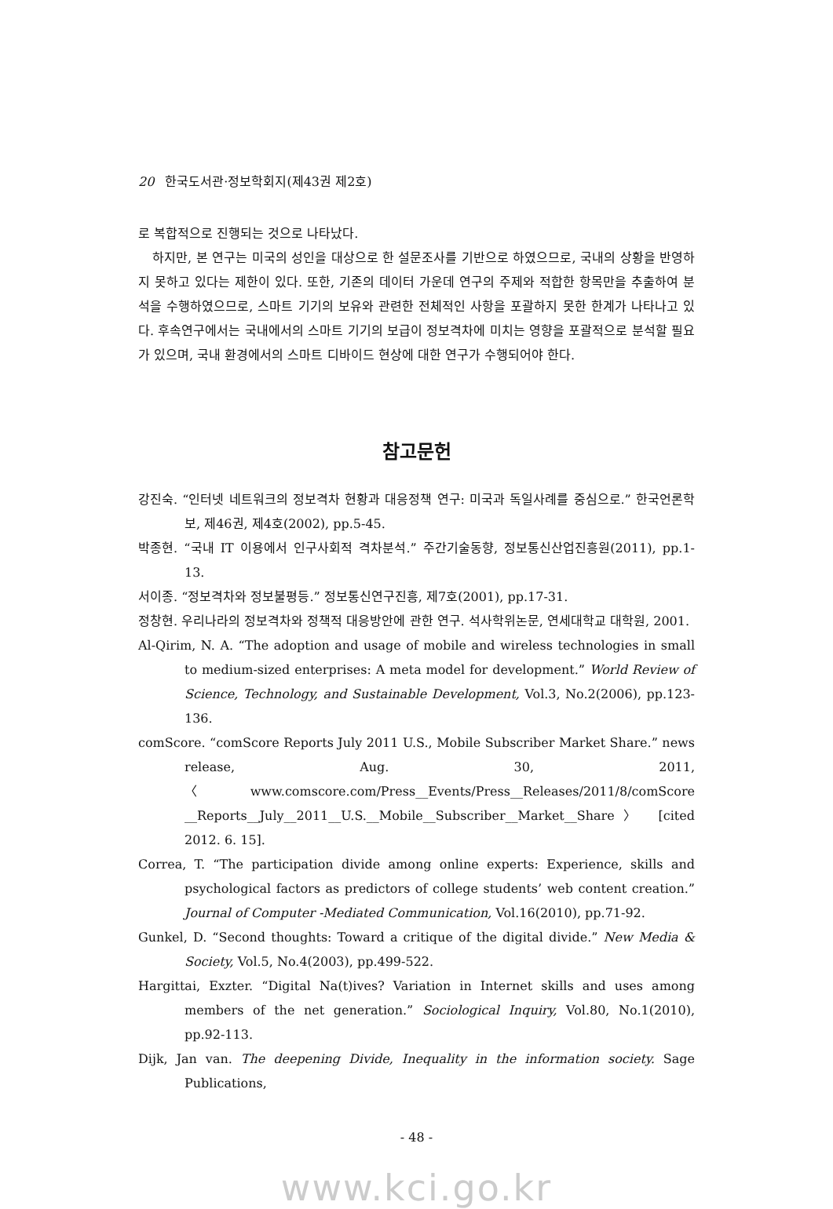20 한국도서관·정보학회지(제43권 제2호)
로 복합적으로 진행되는 것으로 나타났다.
하지만, 본 연구는 미국의 성인을 대상으로 한 설문조사를 기반으로 하였으므로, 국내의 상황을 반영하지 못하고 있다는 제한이 있다. 또한, 기존의 데이터 가운데 연구의 주제와 적합한 항목만을 추출하여 분석을 수행하였으므로, 스마트 기기의 보유와 관련한 전체적인 사항을 포괄하지 못한 한계가 나타나고 있다. 후속연구에서는 국내에서의 스마트 기기의 보급이 정보격차에 미치는 영향을 포괄적으로 분석할 필요가 있으며, 국내 환경에서의 스마트 디바이드 현상에 대한 연구가 수행되어야 한다.
참고문헌
강진숙. “인터넷 네트워크의 정보격차 현황과 대응정책 연구: 미국과 독일사례를 중심으로.” 한국언론학보, 제46권, 제4호(2002), pp.5-45.
박종현. “국내 IT 이용에서 인구사회적 격차분석.” 주간기술동향, 정보통신산업진흥원(2011), pp.1-13.
서이종. “정보격차와 정보불평등.” 정보통신연구진흥, 제7호(2001), pp.17-31.
정창현. 우리나라의 정보격차와 정책적 대응방안에 관한 연구. 석사학위논문, 연세대학교 대학원, 2001.
Al-Qirim, N. A. “The adoption and usage of mobile and wireless technologies in small to medium-sized enterprises: A meta model for development.” World Review of Science, Technology, and Sustainable Development, Vol.3, No.2(2006), pp.123-136.
comScore. “comScore Reports July 2011 U.S., Mobile Subscriber Market Share.” news release, Aug. 30, 2011, 〈www.comscore.com/Press__Events/Press__Releases/2011/8/comScore __Reports__July__2011__U.S.__Mobile__Subscriber__Market__Share〉 [cited 2012. 6. 15].
Correa, T. “The participation divide among online experts: Experience, skills and psychological factors as predictors of college students’ web content creation.” Journal of Computer -Mediated Communication, Vol.16(2010), pp.71-92.
Gunkel, D. “Second thoughts: Toward a critique of the digital divide.” New Media & Society, Vol.5, No.4(2003), pp.499-522.
Hargittai, Exzter. “Digital Na(t)ives? Variation in Internet skills and uses among members of the net generation.” Sociological Inquiry, Vol.80, No.1(2010), pp.92-113.
Dijk, Jan van. The deepening Divide, Inequality in the information society. Sage Publications,
- 48 -
www.kci.go.kr